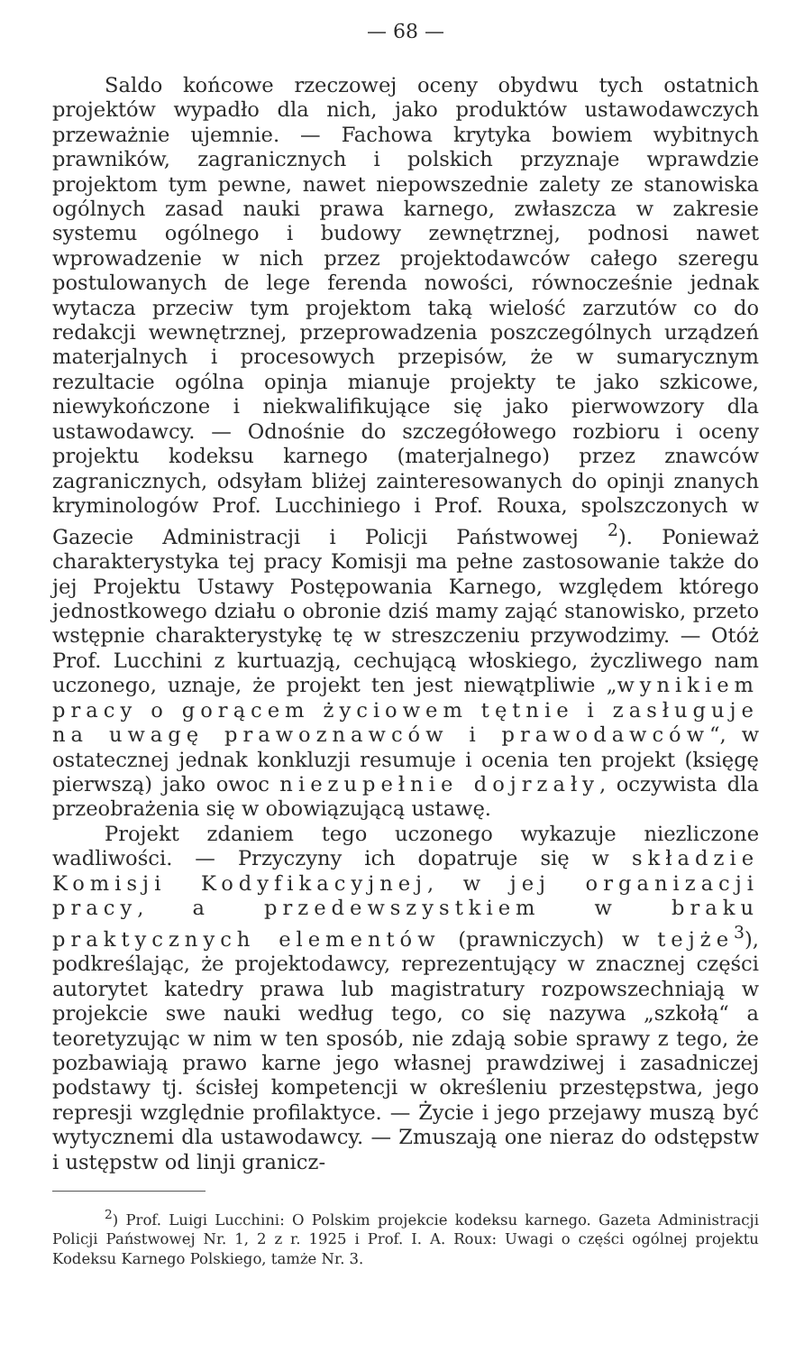— 68 —
Saldo końcowe rzeczowej oceny obydwu tych ostatnich projektów wypadło dla nich, jako produktów ustawodawczych przeważnie ujemnie. — Fachowa krytyka bowiem wybitnych prawników, zagranicznych i polskich przyznaje wprawdzie projektom tym pewne, nawet niepowszednie zalety ze stanowiska ogólnych zasad nauki prawa karnego, zwłaszcza w zakresie systemu ogólnego i budowy zewnętrznej, podnosi nawet wprowadzenie w nich przez projektodawców całego szeregu postulowanych de lege ferenda nowości, równocześnie jednak wytacza przeciw tym projektom taką wielość zarzutów co do redakcji wewnętrznej, przeprowadzenia poszczególnych urządzeń materjalnych i procesowych przepisów, że w sumarycznym rezultacie ogólna opinja mianuje projekty te jako szkicowe, niewykończone i niekwalifikujące się jako pierwowzory dla ustawodawcy. — Odnośnie do szczegółowego rozbioru i oceny projektu kodeksu karnego (materjalnego) przez znawców zagranicznych, odsyłam bliżej zainteresowanych do opinji znanych kryminologów Prof. Lucchiniego i Prof. Rouxa, spolszczonych w Gazecie Administracji i Policji Państwowej <sup>2</sup>). Ponieważ charakterystyka tej pracy Komisji ma pełne zastosowanie także do jej Projektu Ustawy Postępowania Karnego, względem którego jednostkowego działu o obronie dziś mamy zająć stanowisko, przeto wstępnie charakterystykę tę w streszczeniu przywodzimy. — Otóż Prof. Lucchini z kurtuazją, cechującą włoskiego, życzliwego nam uczonego, uznaje, że projekt ten jest niewątpliwie „wynikiem pracy o gorącem życiowem tętnie i zasługuje na uwagę prawoznawców i prawodawców“, w ostatecznej jednak konkluzji resumuje i ocenia ten projekt (księgę pierwszą) jako owoc niezupełnie dojrzały, oczywista dla przeobrażenia się w obowiązującą ustawę.
Projekt zdaniem tego uczonego wykazuje niezliczone wadliwości. — Przyczyny ich dopatruje się w składzie Komisji Kodyfikacyjnej, w jej organizacji pracy, a przedewszystkiem w braku praktycznych elementów (prawniczych) w tejże<sup>3</sup>), podkreślając, że projektodawcy, reprezentujący w znacznej części autorytet katedry prawa lub magistratury rozpowszechniają w projekcie swe nauki według tego, co się nazywa „szkołą“ a teoretyzując w nim w ten sposób, nie zdają sobie sprawy z tego, że pozbawiają prawo karne jego własnej prawdziwej i zasadniczej podstawy tj. ścisłej kompetencji w określeniu przestępstwa, jego represji względnie profilaktyce. — Życie i jego przejawy muszą być wytycznemi dla ustawodawcy. — Zmuszają one nieraz do odstępstw i ustępstw od linji granicz-
<sup>2</sup>) Prof. Luigi Lucchini: O Polskim projekcie kodeksu karnego. Gazeta Administracji Policji Państwowej Nr. 1, 2 z r. 1925 i Prof. I. A. Roux: Uwagi o części ogólnej projektu Kodeksu Karnego Polskiego, tamże Nr. 3.